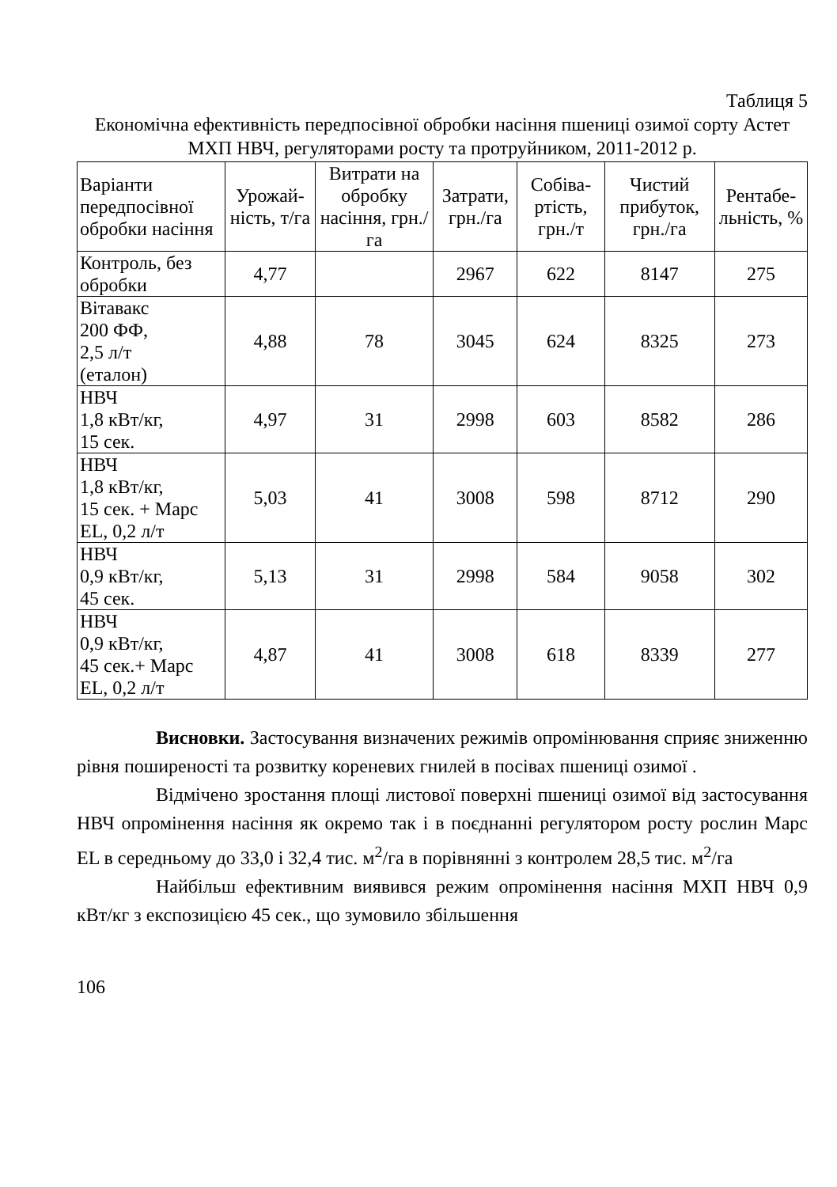Таблиця 5
Економічна ефективність передпосівної обробки насіння пшениці озимої сорту Астет МХП НВЧ, регуляторами росту та протруйником, 2011-2012 р.
| Варіанти передпосівної обробки насіння | Урожай-ність, т/га | Витрати на обробку насіння, грн./га | Затрати, грн./га | Собіва-ртість, грн./т | Чистий прибуток, грн./га | Рентабе-льність, % |
| --- | --- | --- | --- | --- | --- | --- |
| Контроль, без обробки | 4,77 | | 2967 | 622 | 8147 | 275 |
| Вітавакс 200 ФФ, 2,5 л/т (еталон) | 4,88 | 78 | 3045 | 624 | 8325 | 273 |
| НВЧ 1,8 кВт/кг, 15 сек. | 4,97 | 31 | 2998 | 603 | 8582 | 286 |
| НВЧ 1,8 кВт/кг, 15 сек. + Марс EL, 0,2 л/т | 5,03 | 41 | 3008 | 598 | 8712 | 290 |
| НВЧ 0,9 кВт/кг, 45 сек. | 5,13 | 31 | 2998 | 584 | 9058 | 302 |
| НВЧ 0,9 кВт/кг, 45 сек.+ Марс EL, 0,2 л/т | 4,87 | 41 | 3008 | 618 | 8339 | 277 |
Висновки. Застосування визначених режимів опромінювання сприяє зниженню рівня поширеності та розвитку кореневих гнилей в посівах пшениці озимої .
Відмічено зростання площі листової поверхні пшениці озимої від застосування НВЧ опромінення насіння як окремо так і в поєднанні регулятором росту рослин Марс EL в середньому до 33,0 і 32,4 тис. м<sup>2</sup>/га в порівнянні з контролем 28,5 тис. м<sup>2</sup>/га
Найбільш ефективним виявився режим опромінення насіння МХП НВЧ 0,9 кВт/кг з експозицією 45 сек., що зумовило збільшення
106